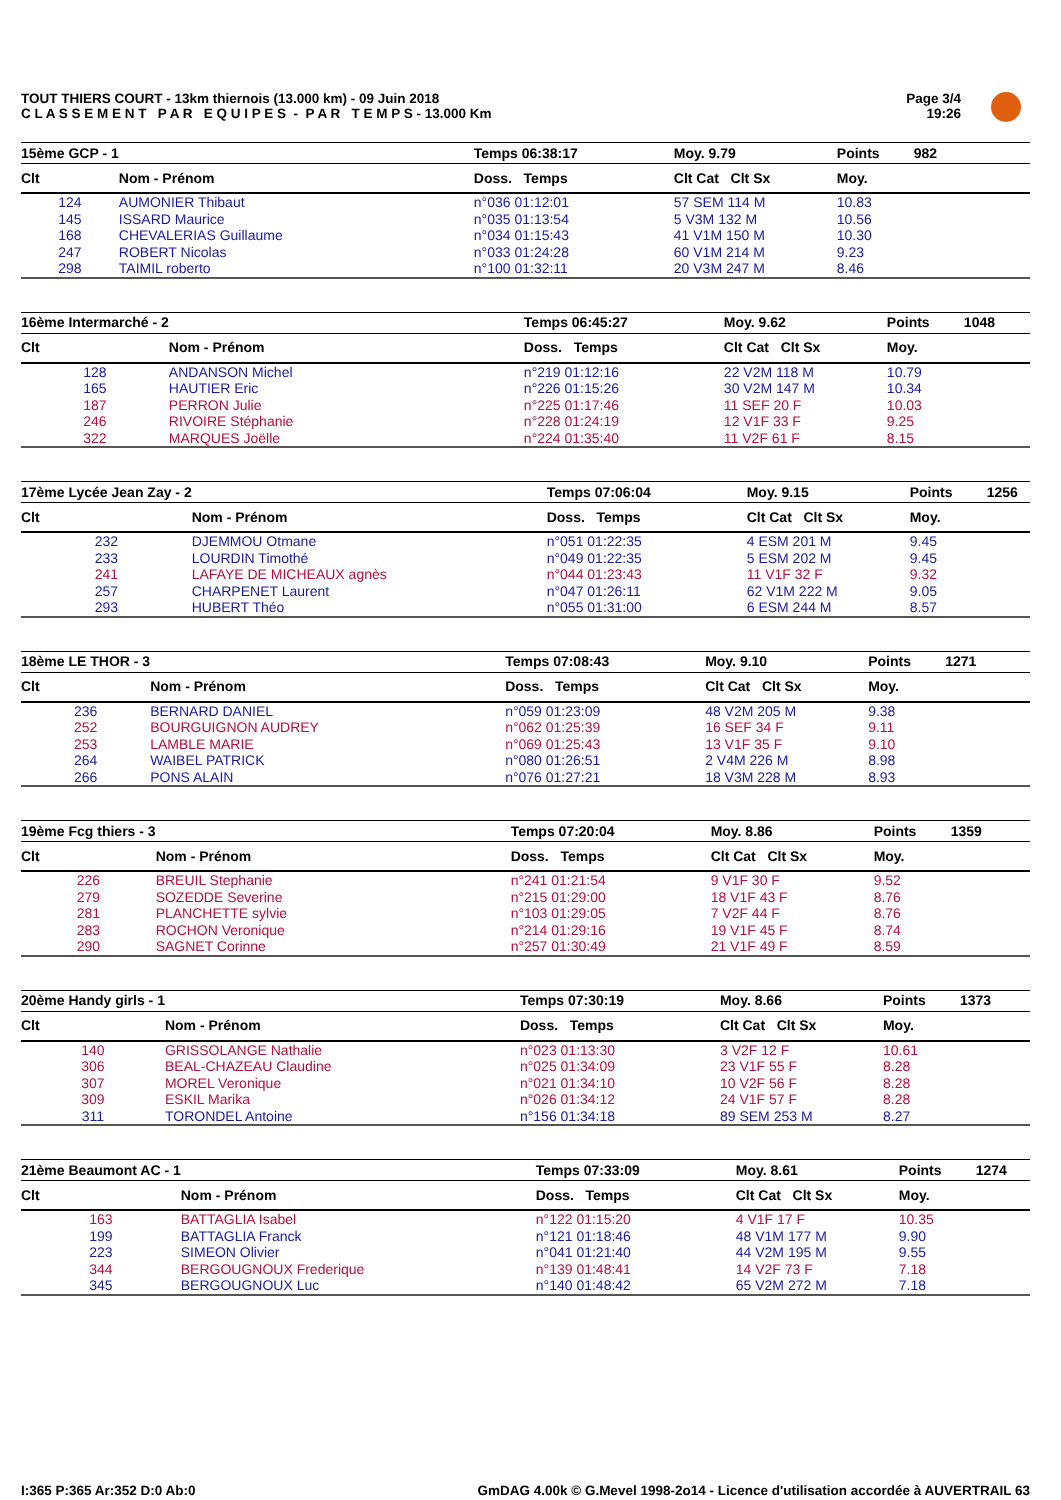TOUT THIERS COURT - 13km thiernois (13.000 km) - 09 Juin 2018
C L A S S E M E N T P A R E Q U I P E S - P A R T E M P S - 13.000 Km
Page 3/4
19:26
| 15ème GCP - 1 | | Temps 06:38:17 | Moy. 9.79 | Points | 982 |
| --- | --- | --- | --- | --- | --- |
| Clt | Nom - Prénom | Doss. Temps | Clt Cat Clt Sx | Moy. | |
| 124 | AUMONIER Thibaut | n°036 01:12:01 | 57 SEM 114 M | 10.83 | |
| 145 | ISSARD Maurice | n°035 01:13:54 | 5 V3M 132 M | 10.56 | |
| 168 | CHEVALERIAS Guillaume | n°034 01:15:43 | 41 V1M 150 M | 10.30 | |
| 247 | ROBERT Nicolas | n°033 01:24:28 | 60 V1M 214 M | 9.23 | |
| 298 | TAIMIL roberto | n°100 01:32:11 | 20 V3M 247 M | 8.46 | |
| 16ème Intermarché - 2 | | Temps 06:45:27 | Moy. 9.62 | Points | 1048 |
| --- | --- | --- | --- | --- | --- |
| Clt | Nom - Prénom | Doss. Temps | Clt Cat Clt Sx | Moy. | |
| 128 | ANDANSON Michel | n°219 01:12:16 | 22 V2M 118 M | 10.79 | |
| 165 | HAUTIER Eric | n°226 01:15:26 | 30 V2M 147 M | 10.34 | |
| 187 | PERRON Julie | n°225 01:17:46 | 11 SEF 20 F | 10.03 | |
| 246 | RIVOIRE Stéphanie | n°228 01:24:19 | 12 V1F 33 F | 9.25 | |
| 322 | MARQUES Joëlle | n°224 01:35:40 | 11 V2F 61 F | 8.15 | |
| 17ème Lycée Jean Zay - 2 | | Temps 07:06:04 | Moy. 9.15 | Points | 1256 |
| --- | --- | --- | --- | --- | --- |
| Clt | Nom - Prénom | Doss. Temps | Clt Cat Clt Sx | Moy. | |
| 232 | DJEMMOU Otmane | n°051 01:22:35 | 4 ESM 201 M | 9.45 | |
| 233 | LOURDIN Timothé | n°049 01:22:35 | 5 ESM 202 M | 9.45 | |
| 241 | LAFAYE DE MICHEAUX agnès | n°044 01:23:43 | 11 V1F 32 F | 9.32 | |
| 257 | CHARPENET Laurent | n°047 01:26:11 | 62 V1M 222 M | 9.05 | |
| 293 | HUBERT Théo | n°055 01:31:00 | 6 ESM 244 M | 8.57 | |
| 18ème LE THOR - 3 | | Temps 07:08:43 | Moy. 9.10 | Points | 1271 |
| --- | --- | --- | --- | --- | --- |
| Clt | Nom - Prénom | Doss. Temps | Clt Cat Clt Sx | Moy. | |
| 236 | BERNARD DANIEL | n°059 01:23:09 | 48 V2M 205 M | 9.38 | |
| 252 | BOURGUIGNON AUDREY | n°062 01:25:39 | 16 SEF 34 F | 9.11 | |
| 253 | LAMBLE MARIE | n°069 01:25:43 | 13 V1F 35 F | 9.10 | |
| 264 | WAIBEL PATRICK | n°080 01:26:51 | 2 V4M 226 M | 8.98 | |
| 266 | PONS ALAIN | n°076 01:27:21 | 18 V3M 228 M | 8.93 | |
| 19ème Fcg thiers - 3 | | Temps 07:20:04 | Moy. 8.86 | Points | 1359 |
| --- | --- | --- | --- | --- | --- |
| Clt | Nom - Prénom | Doss. Temps | Clt Cat Clt Sx | Moy. | |
| 226 | BREUIL Stephanie | n°241 01:21:54 | 9 V1F 30 F | 9.52 | |
| 279 | SOZEDDE Severine | n°215 01:29:00 | 18 V1F 43 F | 8.76 | |
| 281 | PLANCHETTE sylvie | n°103 01:29:05 | 7 V2F 44 F | 8.76 | |
| 283 | ROCHON Veronique | n°214 01:29:16 | 19 V1F 45 F | 8.74 | |
| 290 | SAGNET Corinne | n°257 01:30:49 | 21 V1F 49 F | 8.59 | |
| 20ème Handy girls - 1 | | Temps 07:30:19 | Moy. 8.66 | Points | 1373 |
| --- | --- | --- | --- | --- | --- |
| Clt | Nom - Prénom | Doss. Temps | Clt Cat Clt Sx | Moy. | |
| 140 | GRISSOLANGE Nathalie | n°023 01:13:30 | 3 V2F 12 F | 10.61 | |
| 306 | BEAL-CHAZEAU Claudine | n°025 01:34:09 | 23 V1F 55 F | 8.28 | |
| 307 | MOREL Veronique | n°021 01:34:10 | 10 V2F 56 F | 8.28 | |
| 309 | ESKIL Marika | n°026 01:34:12 | 24 V1F 57 F | 8.28 | |
| 311 | TORONDEL Antoine | n°156 01:34:18 | 89 SEM 253 M | 8.27 | |
| 21ème Beaumont AC - 1 | | Temps 07:33:09 | Moy. 8.61 | Points | 1274 |
| --- | --- | --- | --- | --- | --- |
| Clt | Nom - Prénom | Doss. Temps | Clt Cat Clt Sx | Moy. | |
| 163 | BATTAGLIA Isabel | n°122 01:15:20 | 4 V1F 17 F | 10.35 | |
| 199 | BATTAGLIA Franck | n°121 01:18:46 | 48 V1M 177 M | 9.90 | |
| 223 | SIMEON Olivier | n°041 01:21:40 | 44 V2M 195 M | 9.55 | |
| 344 | BERGOUGNOUX Frederique | n°139 01:48:41 | 14 V2F 73 F | 7.18 | |
| 345 | BERGOUGNOUX Luc | n°140 01:48:42 | 65 V2M 272 M | 7.18 | |
I:365 P:365 Ar:352 D:0 Ab:0
GmDAG 4.00k © G.Mevel 1998-2o14 - Licence d'utilisation accordée à AUVERTRAIL 63